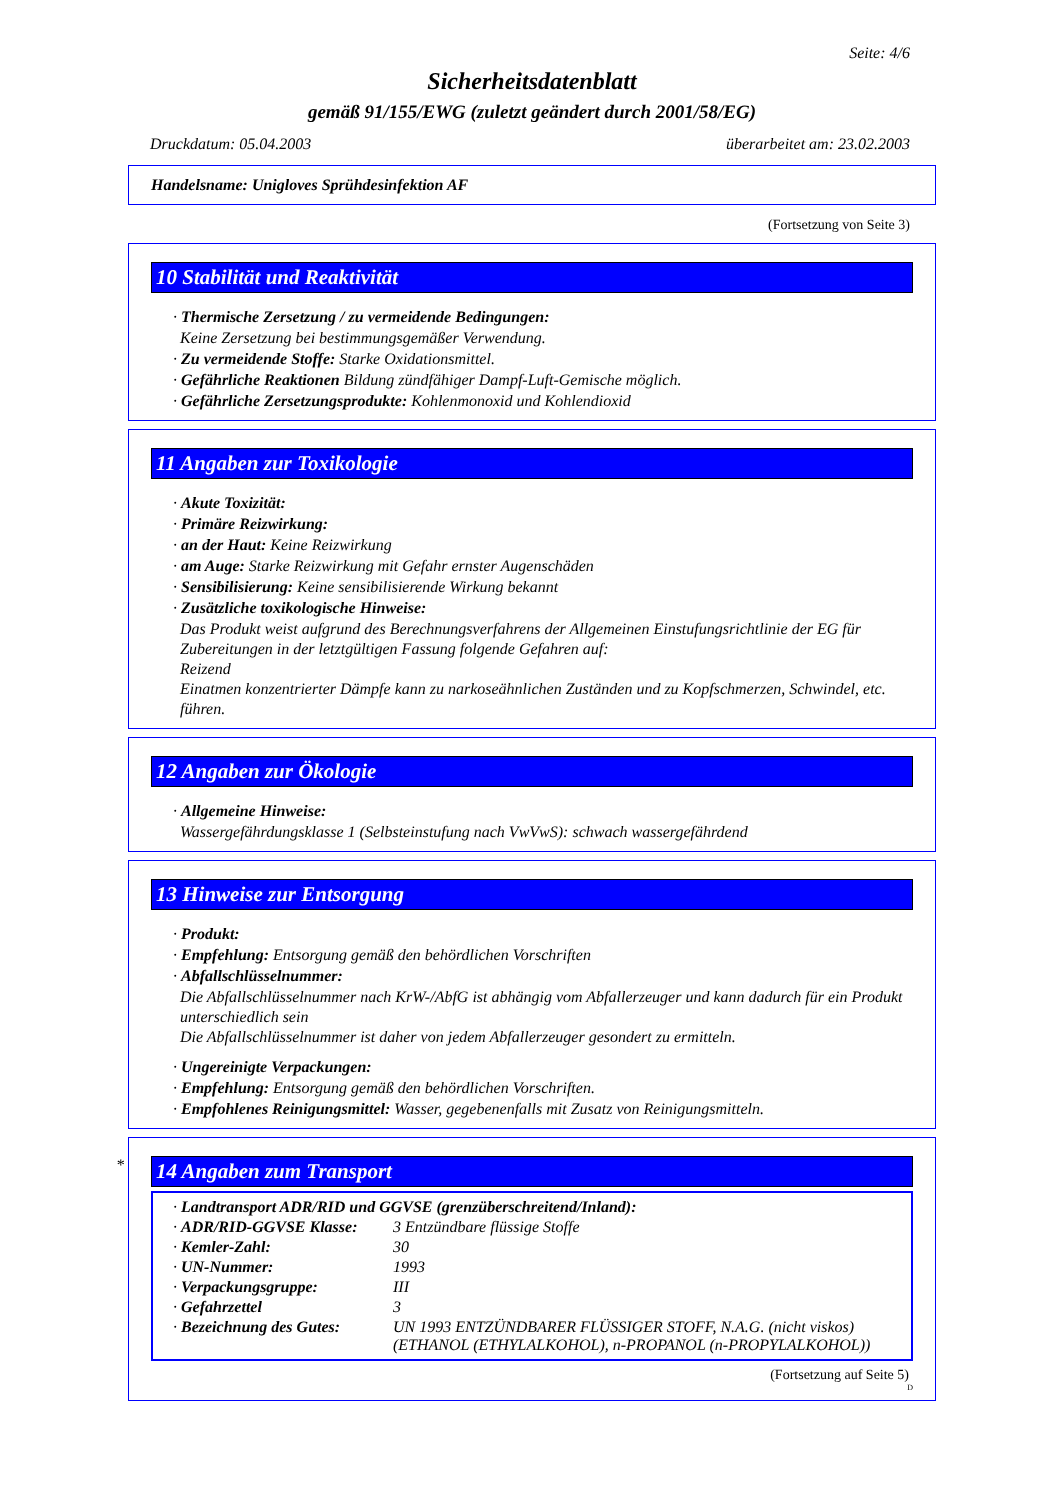Seite: 4/6
Sicherheitsdatenblatt
gemäß 91/155/EWG (zuletzt geändert durch 2001/58/EG)
Druckdatum: 05.04.2003 überarbeitet am: 23.02.2003
Handelsname: Unigloves Sprühdesinfektion AF
(Fortsetzung von Seite 3)
10 Stabilität und Reaktivität
· Thermische Zersetzung / zu vermeidende Bedingungen:
Keine Zersetzung bei bestimmungsgemäßer Verwendung.
· Zu vermeidende Stoffe: Starke Oxidationsmittel.
· Gefährliche Reaktionen Bildung zündfähiger Dampf-Luft-Gemische möglich.
· Gefährliche Zersetzungsprodukte: Kohlenmonoxid und Kohlendioxid
11 Angaben zur Toxikologie
· Akute Toxizität:
· Primäre Reizwirkung:
· an der Haut: Keine Reizwirkung
· am Auge: Starke Reizwirkung mit Gefahr ernster Augenschäden
· Sensibilisierung: Keine sensibilisierende Wirkung bekannt
· Zusätzliche toxikologische Hinweise:
Das Produkt weist aufgrund des Berechnungsverfahrens der Allgemeinen Einstufungsrichtlinie der EG für Zubereitungen in der letztgültigen Fassung folgende Gefahren auf:
Reizend
Einatmen konzentrierter Dämpfe kann zu narkoseähnlichen Zuständen und zu Kopfschmerzen, Schwindel, etc. führen.
12 Angaben zur Ökologie
· Allgemeine Hinweise:
Wassergefährdungsklasse 1 (Selbsteinstufung nach VwVwS): schwach wassergefährdend
13 Hinweise zur Entsorgung
· Produkt:
· Empfehlung: Entsorgung gemäß den behördlichen Vorschriften
· Abfallschlüsselnummer:
Die Abfallschlüsselnummer nach KrW-/AbfG ist abhängig vom Abfallerzeuger und kann dadurch für ein Produkt unterschiedlich sein
Die Abfallschlüsselnummer ist daher von jedem Abfallerzeuger gesondert zu ermitteln.
· Ungereinigte Verpackungen:
· Empfehlung: Entsorgung gemäß den behördlichen Vorschriften.
· Empfohlenes Reinigungsmittel: Wasser, gegebenenfalls mit Zusatz von Reinigungsmitteln.
*
14 Angaben zum Transport
| · Landtransport ADR/RID und GGVSE (grenzüberschreitend/Inland): | |
| · ADR/RID-GGVSE Klasse: | 3 Entzündbare flüssige Stoffe |
| · Kemler-Zahl: | 30 |
| · UN-Nummer: | 1993 |
| · Verpackungsgruppe: | III |
| · Gefahrzettel | 3 |
| · Bezeichnung des Gutes: | UN 1993 ENTZÜNDBARER FLÜSSIGER STOFF, N.A.G. (nicht viskos) (ETHANOL (ETHYLALKOHOL), n-PROPANOL (n-PROPYLALKOHOL)) |
(Fortsetzung auf Seite 5)
D